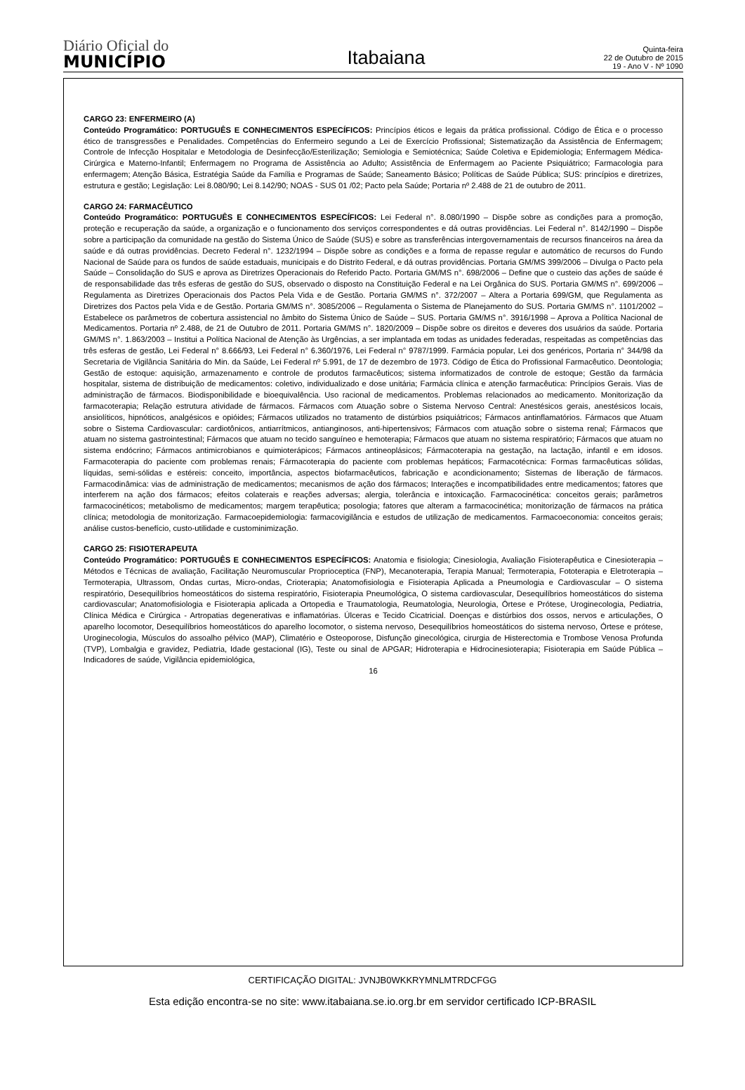Diário Oficial do
MUNICÍPIO
Itabaiana
Quinta-feira
22 de Outubro de 2015
19 - Ano V - Nº 1090
CARGO 23: ENFERMEIRO (A)
Conteúdo Programático: PORTUGUÊS E CONHECIMENTOS ESPECÍFICOS: Princípios éticos e legais da prática profissional. Código de Ética e o processo ético de transgressões e Penalidades. Competências do Enfermeiro segundo a Lei de Exercício Profissional; Sistematização da Assistência de Enfermagem; Controle de Infecção Hospitalar e Metodologia de Desinfecção/Esterilização; Semiologia e Semiotécnica; Saúde Coletiva e Epidemiologia; Enfermagem Médica-Cirúrgica e Materno-Infantil; Enfermagem no Programa de Assistência ao Adulto; Assistência de Enfermagem ao Paciente Psiquiátrico; Farmacologia para enfermagem; Atenção Básica, Estratégia Saúde da Família e Programas de Saúde; Saneamento Básico; Políticas de Saúde Pública; SUS: princípios e diretrizes, estrutura e gestão; Legislação: Lei 8.080/90; Lei 8.142/90; NOAS - SUS 01 /02; Pacto pela Saúde; Portaria nº 2.488 de 21 de outubro de 2011.
CARGO 24: FARMACÊUTICO
Conteúdo Programático: PORTUGUÊS E CONHECIMENTOS ESPECÍFICOS: Lei Federal n°. 8.080/1990 – Dispõe sobre as condições para a promoção, proteção e recuperação da saúde, a organização e o funcionamento dos serviços correspondentes e dá outras providências. Lei Federal n°. 8142/1990 – Dispõe sobre a participação da comunidade na gestão do Sistema Único de Saúde (SUS) e sobre as transferências intergovernamentais de recursos financeiros na área da saúde e dá outras providências. Decreto Federal n°. 1232/1994 – Dispõe sobre as condições e a forma de repasse regular e automático de recursos do Fundo Nacional de Saúde para os fundos de saúde estaduais, municipais e do Distrito Federal, e dá outras providências. Portaria GM/MS 399/2006 – Divulga o Pacto pela Saúde – Consolidação do SUS e aprova as Diretrizes Operacionais do Referido Pacto. Portaria GM/MS n°. 698/2006 – Define que o custeio das ações de saúde é de responsabilidade das três esferas de gestão do SUS, observado o disposto na Constituição Federal e na Lei Orgânica do SUS. Portaria GM/MS n°. 699/2006 – Regulamenta as Diretrizes Operacionais dos Pactos Pela Vida e de Gestão. Portaria GM/MS n°. 372/2007 – Altera a Portaria 699/GM, que Regulamenta as Diretrizes dos Pactos pela Vida e de Gestão. Portaria GM/MS n°. 3085/2006 – Regulamenta o Sistema de Planejamento do SUS. Portaria GM/MS n°. 1101/2002 – Estabelece os parâmetros de cobertura assistencial no âmbito do Sistema Único de Saúde – SUS. Portaria GM/MS n°. 3916/1998 – Aprova a Política Nacional de Medicamentos. Portaria nº 2.488, de 21 de Outubro de 2011. Portaria GM/MS n°. 1820/2009 – Dispõe sobre os direitos e deveres dos usuários da saúde. Portaria GM/MS n°. 1.863/2003 – Institui a Política Nacional de Atenção às Urgências, a ser implantada em todas as unidades federadas, respeitadas as competências das três esferas de gestão, Lei Federal n° 8.666/93, Lei Federal n° 6.360/1976, Lei Federal n° 9787/1999. Farmácia popular, Lei dos genéricos, Portaria n° 344/98 da Secretaria de Vigilância Sanitária do Min. da Saúde, Lei Federal nº 5.991, de 17 de dezembro de 1973. Código de Ética do Profissional Farmacêutico. Deontologia; Gestão de estoque: aquisição, armazenamento e controle de produtos farmacêuticos; sistema informatizados de controle de estoque; Gestão da farmácia hospitalar, sistema de distribuição de medicamentos: coletivo, individualizado e dose unitária; Farmácia clínica e atenção farmacêutica: Princípios Gerais. Vias de administração de fármacos. Biodisponibilidade e bioequivalência. Uso racional de medicamentos. Problemas relacionados ao medicamento. Monitorização da farmacoterapia; Relação estrutura atividade de fármacos. Fármacos com Atuação sobre o Sistema Nervoso Central: Anestésicos gerais, anestésicos locais, ansiolíticos, hipnóticos, analgésicos e opióides; Fármacos utilizados no tratamento de distúrbios psiquiátricos; Fármacos antinflamatórios. Fármacos que Atuam sobre o Sistema Cardiovascular: cardiotônicos, antiarrítmicos, antianginosos, anti-hipertensivos; Fármacos com atuação sobre o sistema renal; Fármacos que atuam no sistema gastrointestinal; Fármacos que atuam no tecido sanguíneo e hemoterapia; Fármacos que atuam no sistema respiratório; Fármacos que atuam no sistema endócrino; Fármacos antimicrobianos e quimioterápicos; Fármacos antineoplásicos; Fármacoterapia na gestação, na lactação, infantil e em idosos. Farmacoterapia do paciente com problemas renais; Fármacoterapia do paciente com problemas hepáticos; Farmacotécnica: Formas farmacêuticas sólidas, líquidas, semi-sólidas e estéreis: conceito, importância, aspectos biofarmacêuticos, fabricação e acondicionamento; Sistemas de liberação de fármacos. Farmacodinâmica: vias de administração de medicamentos; mecanismos de ação dos fármacos; Interações e incompatibilidades entre medicamentos; fatores que interferem na ação dos fármacos; efeitos colaterais e reações adversas; alergia, tolerância e intoxicação. Farmacocinética: conceitos gerais; parâmetros farmacocinéticos; metabolismo de medicamentos; margem terapêutica; posologia; fatores que alteram a farmacocinética; monitorização de fármacos na prática clínica; metodologia de monitorização. Farmacoepidemiologia: farmacovigilância e estudos de utilização de medicamentos. Farmacoeconomia: conceitos gerais; análise custos-benefício, custo-utilidade e custominimização.
CARGO 25: FISIOTERAPEUTA
Conteúdo Programático: PORTUGUÊS E CONHECIMENTOS ESPECÍFICOS: Anatomia e fisiologia; Cinesiologia, Avaliação Fisioterapêutica e Cinesioterapia – Métodos e Técnicas de avaliação, Facilitação Neuromuscular Proprioceptica (FNP), Mecanoterapia, Terapia Manual; Termoterapia, Fototerapia e Eletroterapia – Termoterapia, Ultrassom, Ondas curtas, Micro-ondas, Crioterapia; Anatomofisiologia e Fisioterapia Aplicada a Pneumologia e Cardiovascular – O sistema respiratório, Desequilíbrios homeostáticos do sistema respiratório, Fisioterapia Pneumológica, O sistema cardiovascular, Desequilíbrios homeostáticos do sistema cardiovascular; Anatomofisiologia e Fisioterapia aplicada a Ortopedia e Traumatologia, Reumatologia, Neurologia, Órtese e Prótese, Uroginecologia, Pediatria, Clínica Médica e Cirúrgica - Artropatias degenerativas e inflamatórias. Úlceras e Tecido Cicatricial. Doenças e distúrbios dos ossos, nervos e articulações, O aparelho locomotor, Desequilíbrios homeostáticos do aparelho locomotor, o sistema nervoso, Desequilíbrios homeostáticos do sistema nervoso, Órtese e prótese, Uroginecologia, Músculos do assoalho pélvico (MAP), Climatério e Osteoporose, Disfunção ginecológica, cirurgia de Histerectomia e Trombose Venosa Profunda (TVP), Lombalgia e gravidez, Pediatria, Idade gestacional (IG), Teste ou sinal de APGAR; Hidroterapia e Hidrocinesioterapia; Fisioterapia em Saúde Pública – Indicadores de saúde, Vigilância epidemiológica,
16
CERTIFICAÇÃO DIGITAL: JVNJB0WKKRYMNLMTRDCFGG
Esta edição encontra-se no site: www.itabaiana.se.io.org.br em servidor certificado ICP-BRASIL